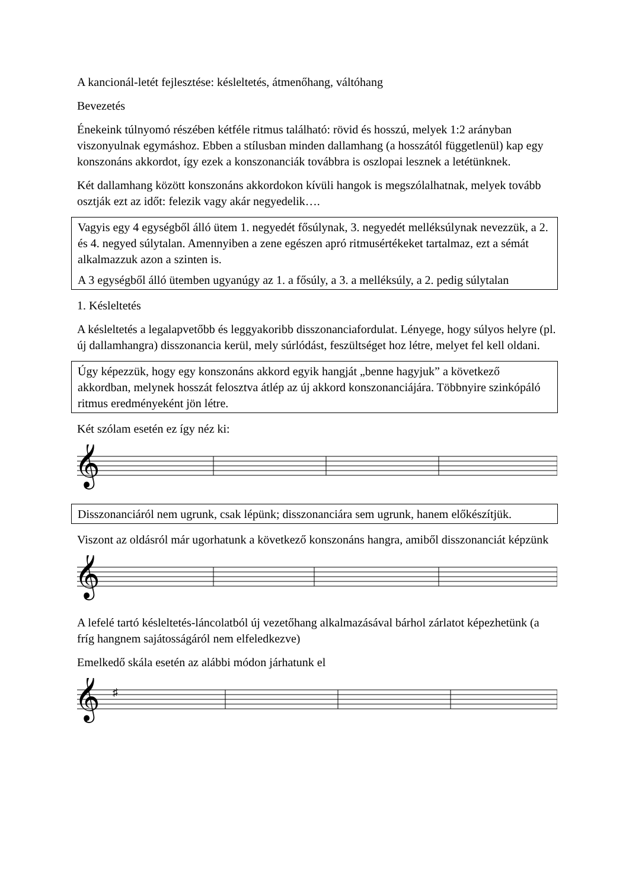A kancionál-letét fejlesztése: késleltetés, átmenőhang, váltóhang
Bevezetés
Énekeink túlnyomó részében kétféle ritmus található: rövid és hosszú, melyek 1:2 arányban viszonyulnak egymáshoz. Ebben a stílusban minden dallamhang (a hosszától függetlenül) kap egy konszonáns akkordot, így ezek a konszonanciák továbbra is oszlopai lesznek a letétünknek.
Két dallamhang között konszonáns akkordokon kívüli hangok is megszólalhatnak, melyek tovább osztják ezt az időt: felezik vagy akár negyedelik….
Vagyis egy 4 egységből álló ütem 1. negyedét fősúlynak, 3. negyedét melléksúlynak nevezzük, a 2. és 4. negyed súlytalan. Amennyiben a zene egészen apró ritmusértékeket tartalmaz, ezt a sémát alkalmazzuk azon a szinten is.
A 3 egységből álló ütemben ugyanúgy az 1. a fősúly, a 3. a melléksúly, a 2. pedig súlytalan
1. Késleltetés
A késleltetés a legalapvetőbb és leggyakoribb disszonanciafordulat. Lényege, hogy súlyos helyre (pl. új dallamhangra) disszonancia kerül, mely súrlódást, feszültséget hoz létre, melyet fel kell oldani.
Úgy képezzük, hogy egy konszonáns akkord egyik hangját „benne hagyjuk” a következő akkordban, melynek hosszát felosztva átlép az új akkord konszonanciájára. Többnyire szinkópáló ritmus eredményeként jön létre.
Két szólam esetén ez így néz ki:
𝄞
Disszonanciáról nem ugrunk, csak lépünk; disszonanciára sem ugrunk, hanem előkészítjük.
Viszont az oldásról már ugorhatunk a következő konszonáns hangra, amiből disszonanciát képzünk
𝄞
A lefelé tartó késleltetés-láncolatból új vezetőhang alkalmazásával bárhol zárlatot képezhetünk (a fríg hangnem sajátosságáról nem elfeledkezve)
Emelkedő skála esetén az alábbi módon járhatunk el
𝄞
♯